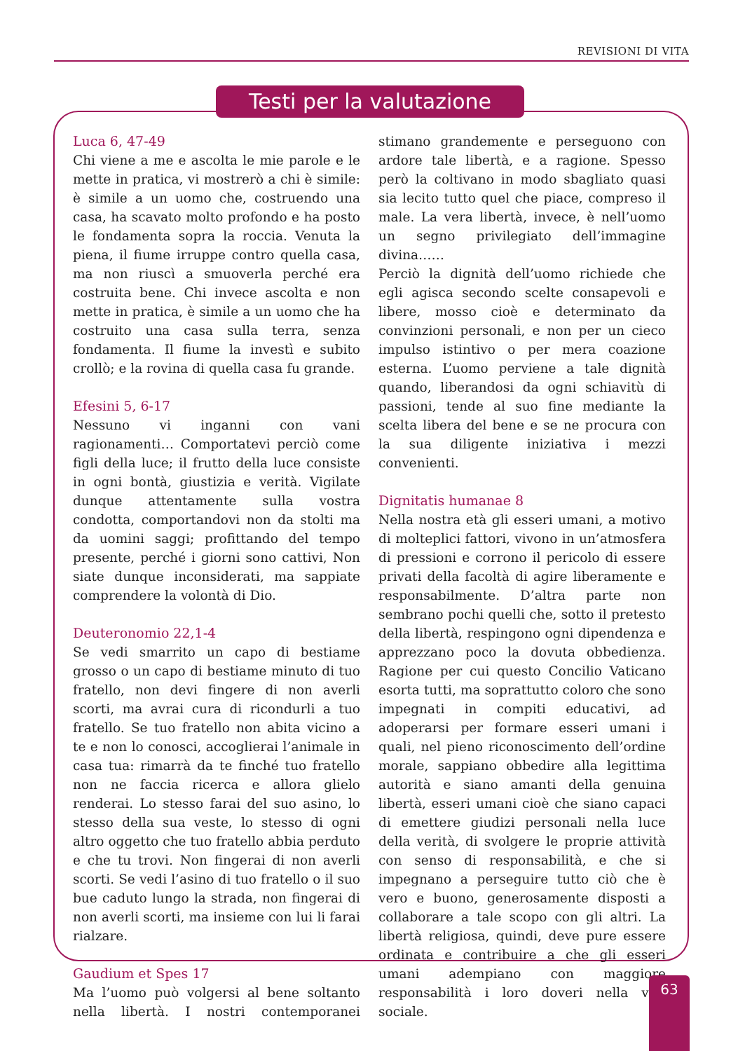REVISIONI DI VITA
Testi per la valutazione
Luca 6, 47-49
Chi viene a me e ascolta le mie parole e le mette in pratica, vi mostrerò a chi è simile: è simile a un uomo che, costruendo una casa, ha scavato molto profondo e ha posto le fondamenta sopra la roccia. Venuta la piena, il fiume irruppe contro quella casa, ma non riuscì a smuoverla perché era costruita bene. Chi invece ascolta e non mette in pratica, è simile a un uomo che ha costruito una casa sulla terra, senza fondamenta. Il fiume la investì e subito crollò; e la rovina di quella casa fu grande.
Efesini 5, 6-17
Nessuno vi inganni con vani ragionamenti… Comportatevi perciò come figli della luce; il frutto della luce consiste in ogni bontà, giustizia e verità. Vigilate dunque attentamente sulla vostra condotta, comportandovi non da stolti ma da uomini saggi; profittando del tempo presente, perché i giorni sono cattivi, Non siate dunque inconsiderati, ma sappiate comprendere la volontà di Dio.
Deuteronomio 22,1-4
Se vedi smarrito un capo di bestiame grosso o un capo di bestiame minuto di tuo fratello, non devi fingere di non averli scorti, ma avrai cura di ricondurli a tuo fratello. Se tuo fratello non abita vicino a te e non lo conosci, accoglierai l’animale in casa tua: rimarrà da te finché tuo fratello non ne faccia ricerca e allora glielo renderai. Lo stesso farai del suo asino, lo stesso della sua veste, lo stesso di ogni altro oggetto che tuo fratello abbia perduto e che tu trovi. Non fingerai di non averli scorti. Se vedi l’asino di tuo fratello o il suo bue caduto lungo la strada, non fingerai di non averli scorti, ma insieme con lui li farai rialzare.
Gaudium et Spes 17
Ma l’uomo può volgersi al bene soltanto nella libertà. I nostri contemporanei stimano grandemente e perseguono con ardore tale libertà, e a ragione. Spesso però la coltivano in modo sbagliato quasi sia lecito tutto quel che piace, compreso il male. La vera libertà, invece, è nell’uomo un segno privilegiato dell’immagine divina……
Perciò la dignità dell’uomo richiede che egli agisca secondo scelte consapevoli e libere, mosso cioè e determinato da convinzioni personali, e non per un cieco impulso istintivo o per mera coazione esterna. L’uomo perviene a tale dignità quando, liberandosi da ogni schiavitù di passioni, tende al suo fine mediante la scelta libera del bene e se ne procura con la sua diligente iniziativa i mezzi convenienti.
Dignitatis humanae 8
Nella nostra età gli esseri umani, a motivo di molteplici fattori, vivono in un’atmosfera di pressioni e corrono il pericolo di essere privati della facoltà di agire liberamente e responsabilmente. D’altra parte non sembrano pochi quelli che, sotto il pretesto della libertà, respingono ogni dipendenza e apprezzano poco la dovuta obbedienza. Ragione per cui questo Concilio Vaticano esorta tutti, ma soprattutto coloro che sono impegnati in compiti educativi, ad adoperarsi per formare esseri umani i quali, nel pieno riconoscimento dell’ordine morale, sappiano obbedire alla legittima autorità e siano amanti della genuina libertà, esseri umani cioè che siano capaci di emettere giudizi personali nella luce della verità, di svolgere le proprie attività con senso di responsabilità, e che si impegnano a perseguire tutto ciò che è vero e buono, generosamente disposti a collaborare a tale scopo con gli altri. La libertà religiosa, quindi, deve pure essere ordinata e contribuire a che gli esseri umani adempiano con maggiore responsabilità i loro doveri nella vita sociale.
63